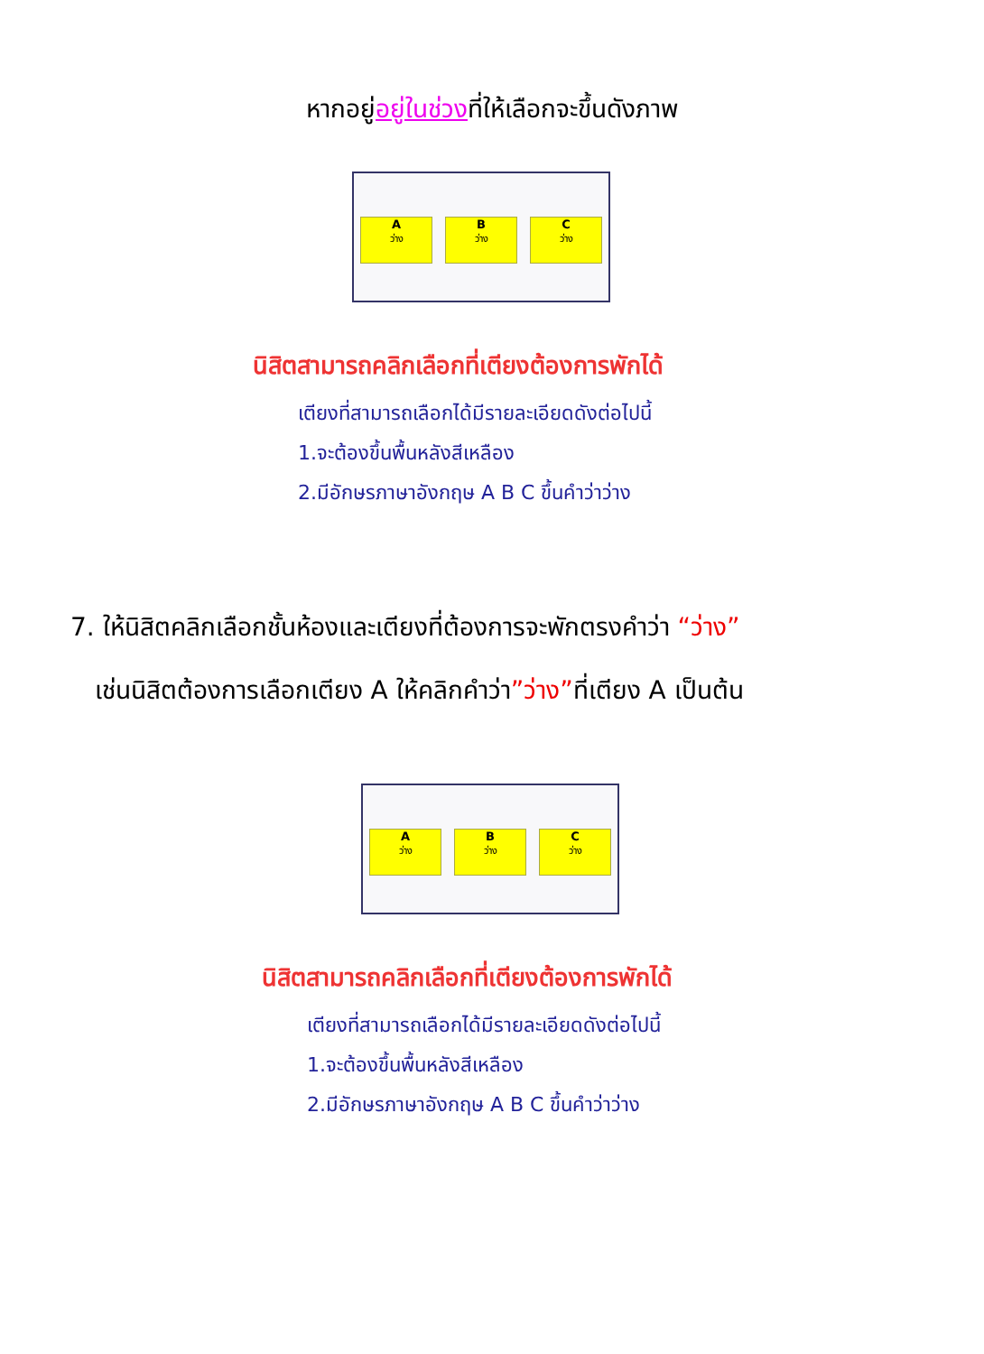หากอยู่อยู่ในช่วงที่ให้เลือกจะขึ้นดังภาพ
A
ว่าง
B
ว่าง
C
ว่าง
นิสิตสามารถคลิกเลือกที่เตียงต้องการพักได้
เตียงที่สามารถเลือกได้มีรายละเอียดดังต่อไปนี้
1.จะต้องขึ้นพื้นหลังสีเหลือง
2.มีอักษรภาษาอังกฤษ A B C ขึ้นคำว่าว่าง
7. ให้นิสิตคลิกเลือกชั้นห้องและเตียงที่ต้องการจะพักตรงคำว่า “ว่าง”
เช่นนิสิตต้องการเลือกเตียง A ให้คลิกคำว่า”ว่าง”ที่เตียง A เป็นต้น
A
ว่าง
B
ว่าง
C
ว่าง
นิสิตสามารถคลิกเลือกที่เตียงต้องการพักได้
เตียงที่สามารถเลือกได้มีรายละเอียดดังต่อไปนี้
1.จะต้องขึ้นพื้นหลังสีเหลือง
2.มีอักษรภาษาอังกฤษ A B C ขึ้นคำว่าว่าง